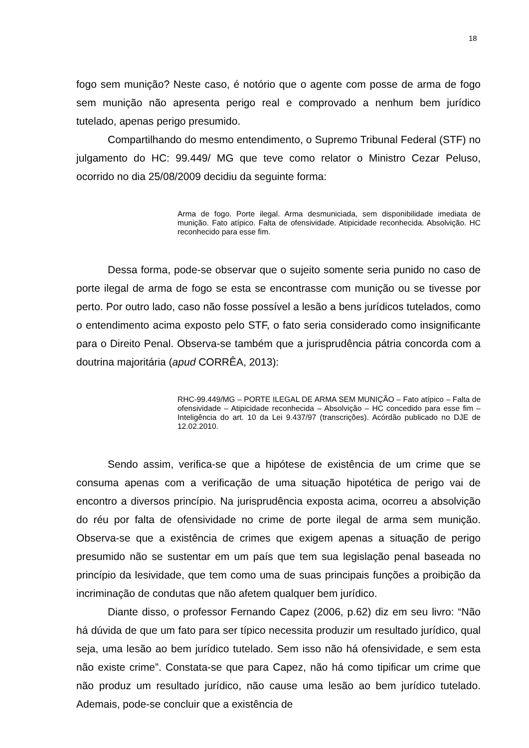18
fogo sem munição? Neste caso, é notório que o agente com posse de arma de fogo sem munição não apresenta perigo real e comprovado a nenhum bem jurídico tutelado, apenas perigo presumido.
Compartilhando do mesmo entendimento, o Supremo Tribunal Federal (STF) no julgamento do HC: 99.449/ MG que teve como relator o Ministro Cezar Peluso, ocorrido no dia 25/08/2009 decidiu da seguinte forma:
Arma de fogo. Porte ilegal. Arma desmuniciada, sem disponibilidade imediata de munição. Fato atípico. Falta de ofensividade. Atipicidade reconhecida. Absolvição. HC reconhecido para esse fim.
Dessa forma, pode-se observar que o sujeito somente seria punido no caso de porte ilegal de arma de fogo se esta se encontrasse com munição ou se tivesse por perto. Por outro lado, caso não fosse possível a lesão a bens jurídicos tutelados, como o entendimento acima exposto pelo STF, o fato seria considerado como insignificante para o Direito Penal. Observa-se também que a jurisprudência pátria concorda com a doutrina majoritária (apud CORRÊA, 2013):
RHC-99.449/MG – PORTE ILEGAL DE ARMA SEM MUNIÇÃO – Fato atípico – Falta de ofensividade – Atipicidade reconhecida – Absolvição – HC concedido para esse fim – Inteligência do art. 10 da Lei 9.437/97 (transcrições). Acórdão publicado no DJE de 12.02.2010.
Sendo assim, verifica-se que a hipótese de existência de um crime que se consuma apenas com a verificação de uma situação hipotética de perigo vai de encontro a diversos princípio. Na jurisprudência exposta acima, ocorreu a absolvição do réu por falta de ofensividade no crime de porte ilegal de arma sem munição. Observa-se que a existência de crimes que exigem apenas a situação de perigo presumido não se sustentar em um país que tem sua legislação penal baseada no princípio da lesividade, que tem como uma de suas principais funções a proibição da incriminação de condutas que não afetem qualquer bem jurídico.
Diante disso, o professor Fernando Capez (2006, p.62) diz em seu livro: “Não há dúvida de que um fato para ser típico necessita produzir um resultado jurídico, qual seja, uma lesão ao bem jurídico tutelado. Sem isso não há ofensividade, e sem esta não existe crime”. Constata-se que para Capez, não há como tipificar um crime que não produz um resultado jurídico, não cause uma lesão ao bem jurídico tutelado. Ademais, pode-se concluir que a existência de